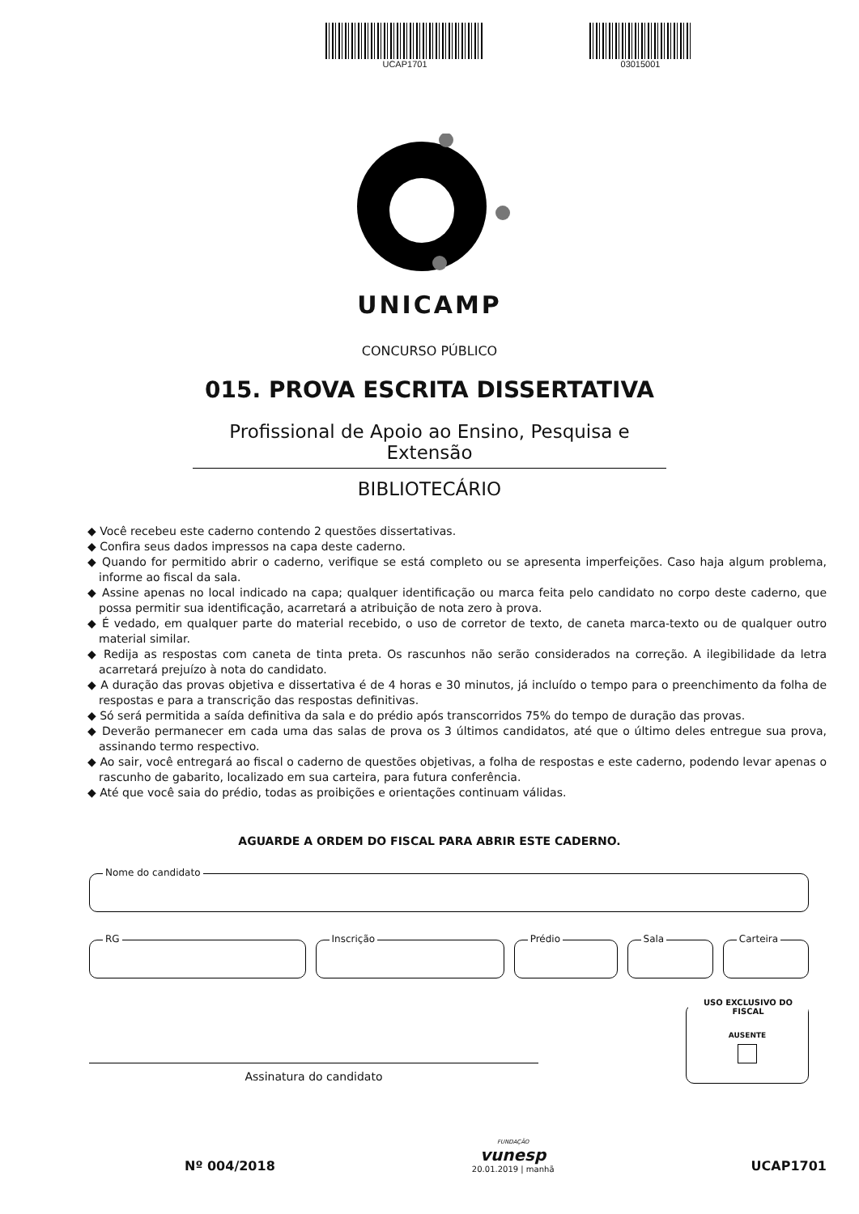UCAP1701 03015001
UNICAMP
CONCURSO PÚBLICO
015. PROVA ESCRITA DISSERTATIVA
Profissional de Apoio ao Ensino, Pesquisa e Extensão
BIBLIOTECÁRIO
◆ Você recebeu este caderno contendo 2 questões dissertativas.
◆ Confira seus dados impressos na capa deste caderno.
◆ Quando for permitido abrir o caderno, verifique se está completo ou se apresenta imperfeições. Caso haja algum problema, informe ao fiscal da sala.
◆ Assine apenas no local indicado na capa; qualquer identificação ou marca feita pelo candidato no corpo deste caderno, que possa permitir sua identificação, acarretará a atribuição de nota zero à prova.
◆ É vedado, em qualquer parte do material recebido, o uso de corretor de texto, de caneta marca-texto ou de qualquer outro material similar.
◆ Redija as respostas com caneta de tinta preta. Os rascunhos não serão considerados na correção. A ilegibilidade da letra acarretará prejuízo à nota do candidato.
◆ A duração das provas objetiva e dissertativa é de 4 horas e 30 minutos, já incluído o tempo para o preenchimento da folha de respostas e para a transcrição das respostas definitivas.
◆ Só será permitida a saída definitiva da sala e do prédio após transcorridos 75% do tempo de duração das provas.
◆ Deverão permanecer em cada uma das salas de prova os 3 últimos candidatos, até que o último deles entregue sua prova, assinando termo respectivo.
◆ Ao sair, você entregará ao fiscal o caderno de questões objetivas, a folha de respostas e este caderno, podendo levar apenas o rascunho de gabarito, localizado em sua carteira, para futura conferência.
◆ Até que você saia do prédio, todas as proibições e orientações continuam válidas.
AGUARDE A ORDEM DO FISCAL PARA ABRIR ESTE CADERNO.
Nome do candidato
RG
Inscrição
Prédio
Sala
Carteira
Assinatura do candidato
USO EXCLUSIVO DO FISCAL
AUSENTE
Nº 004/2018
FUNDAÇÃO
vunesp
20.01.2019 | manhã
UCAP1701